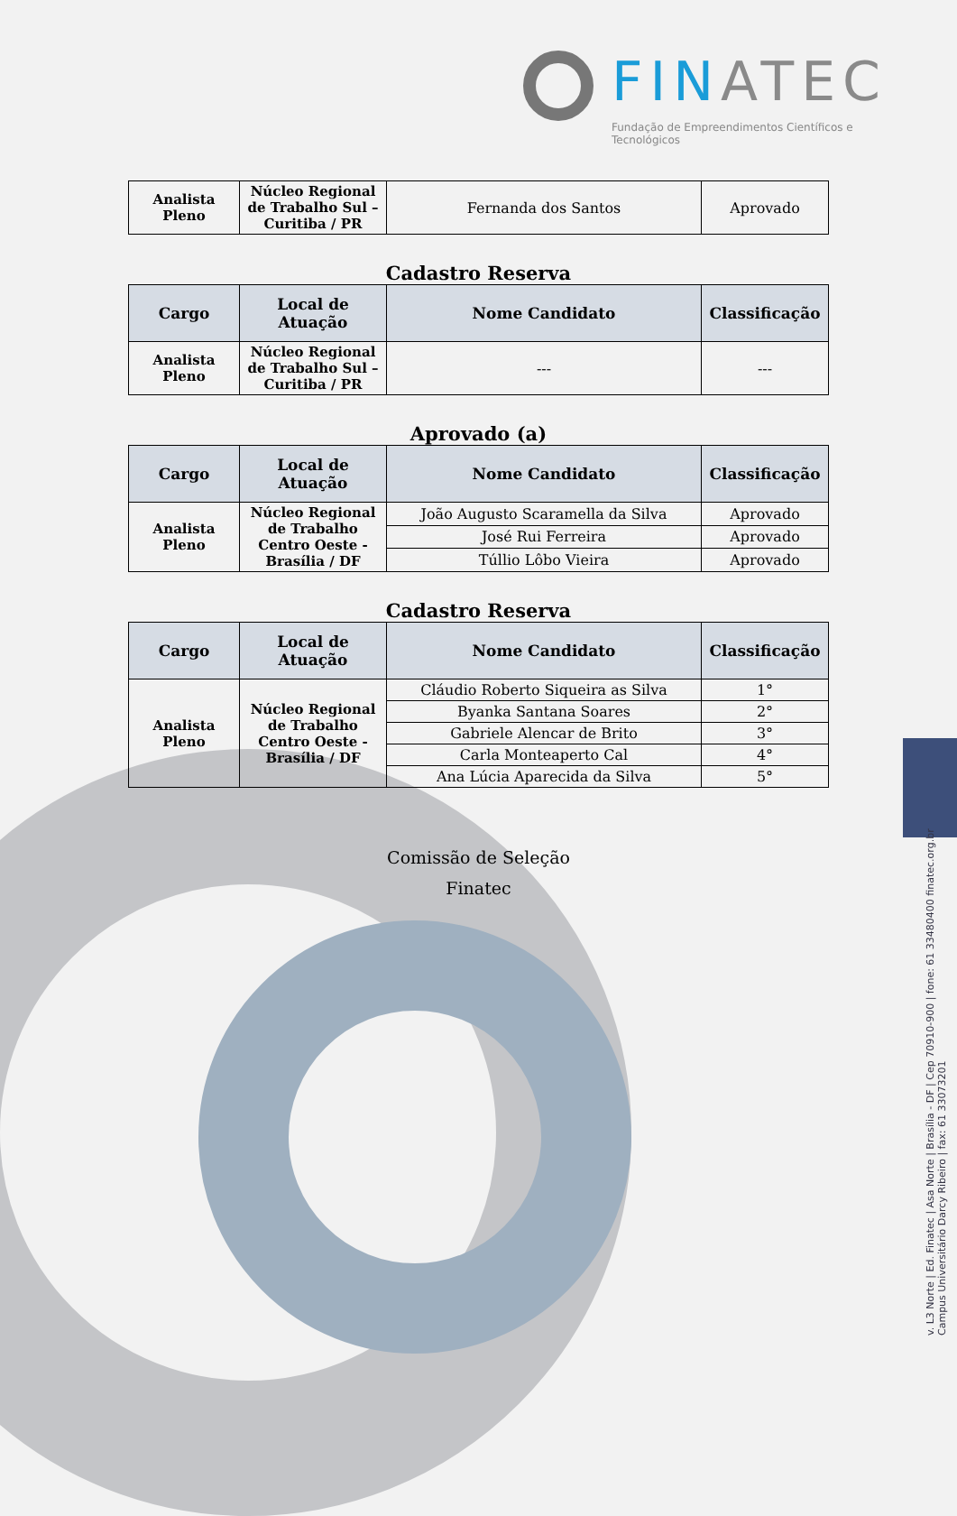FINATEC
Fundação de Empreendimentos Científicos e Tecnológicos
v. L3 Norte | Ed. Finatec | Asa Norte | Brasília - DF | Cep 70910-900 | fone: 61 33480400 finatec.org.br
Campus Universitário Darcy Ribeiro | fax: 61 33073201
| Analista Pleno | Núcleo Regional de Trabalho Sul – Curitiba / PR | Fernanda dos Santos | Aprovado |
Cadastro Reserva
| Cargo | Local de Atuação | Nome Candidato | Classificação |
| --- | --- | --- | --- |
| Analista Pleno | Núcleo Regional de Trabalho Sul – Curitiba / PR | --- | --- |
Aprovado (a)
| Cargo | Local de Atuação | Nome Candidato | Classificação |
| --- | --- | --- | --- |
| Analista Pleno | Núcleo Regional de Trabalho Centro Oeste - Brasília / DF | João Augusto Scaramella da Silva | Aprovado |
| | | José Rui Ferreira | Aprovado |
| | | Túllio Lôbo Vieira | Aprovado |
Cadastro Reserva
| Cargo | Local de Atuação | Nome Candidato | Classificação |
| --- | --- | --- | --- |
| Analista Pleno | Núcleo Regional de Trabalho Centro Oeste - Brasília / DF | Cláudio Roberto Siqueira as Silva | 1° |
| | | Byanka Santana Soares | 2° |
| | | Gabriele Alencar de Brito | 3° |
| | | Carla Monteaperto Cal | 4° |
| | | Ana Lúcia Aparecida da Silva | 5° |
Comissão de Seleção
Finatec